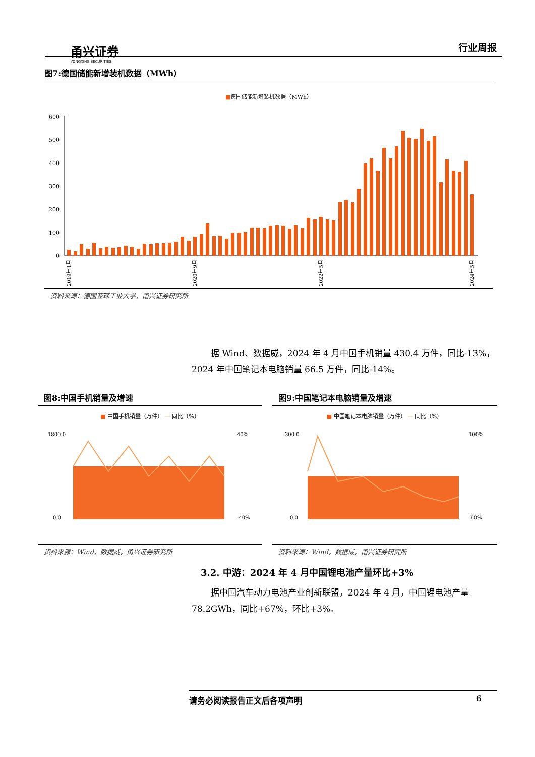甬兴证券
YONGXING SECURITIES
行业周报
图7:德国储能新增装机数据（MWh）
■德国储能新增装机数据（MWh）
0
100
200
300
400
500
600
2019年1月
2020年9月
2022年5月
2024年5月
资料来源：德国亚琛工业大学，甬兴证券研究所
据 Wind、数据威，2024 年 4 月中国手机销量 430.4 万件，同比-13%，2024 年中国笔记本电脑销量 66.5 万件，同比-14%。
图8:中国手机销量及增速
■ 中国手机销量（万件） — 同比（%）
1800.0
0.0
40%
-40%
资料来源：Wind，数据威，甬兴证券研究所
图9:中国笔记本电脑销量及增速
■ 中国笔记本电脑销量（万件） — 同比（%）
300.0
0.0
100%
-60%
资料来源：Wind，数据威，甬兴证券研究所
3.2. 中游：2024 年 4 月中国锂电池产量环比+3%
据中国汽车动力电池产业创新联盟，2024 年 4 月，中国锂电池产量 78.2GWh，同比+67%，环比+3%。
请务必阅读报告正文后各项声明 6